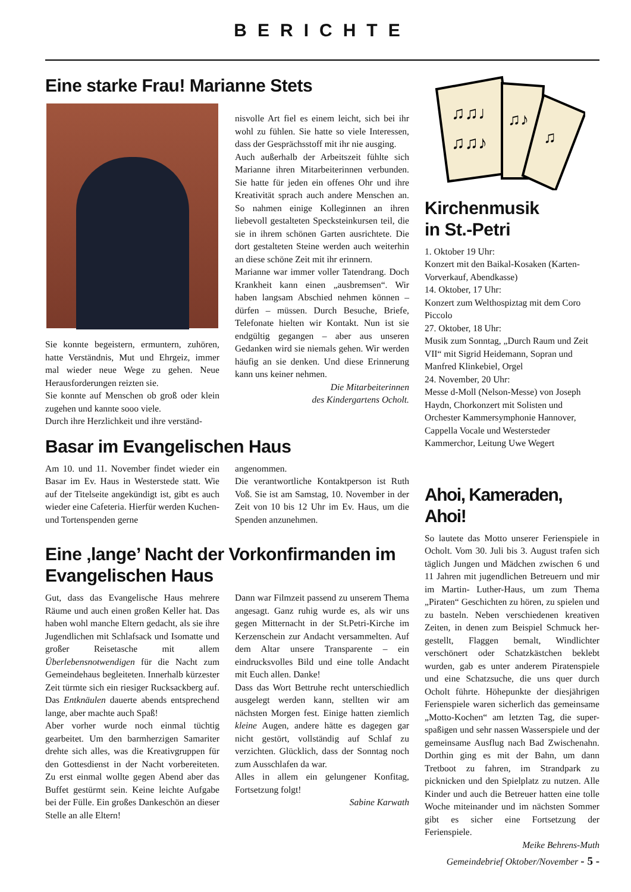BERICHTE
Eine starke Frau! Marianne Stets
Sie konnte begeistern, ermuntern, zuhören, hatte Verständnis, Mut und Ehrgeiz, immer mal wieder neue Wege zu gehen. Neue Herausforderungen reizten sie.
Sie konnte auf Menschen ob groß oder klein zugehen und kannte sooo viele.
Durch ihre Herzlichkeit und ihre verständ-
nisvolle Art fiel es einem leicht, sich bei ihr wohl zu fühlen. Sie hatte so viele Interessen, dass der Gesprächsstoff mit ihr nie ausging.
Auch außerhalb der Arbeitszeit fühlte sich Marianne ihren Mitarbeiterinnen verbunden. Sie hatte für jeden ein offenes Ohr und ihre Kreativität sprach auch andere Menschen an. So nahmen einige Kolleginnen an ihren liebevoll gestalteten Specksteinkursen teil, die sie in ihrem schönen Garten ausrichtete. Die dort gestalteten Steine werden auch weiterhin an diese schöne Zeit mit ihr erinnern.
Marianne war immer voller Tatendrang. Doch Krankheit kann einen „ausbremsen“. Wir haben langsam Abschied nehmen können – dürfen – müssen. Durch Besuche, Briefe, Telefonate hielten wir Kontakt. Nun ist sie endgültig gegangen – aber aus unseren Gedanken wird sie niemals gehen. Wir werden häufig an sie denken. Und diese Erinnerung kann uns keiner nehmen.
Die Mitarbeiterinnen
des Kindergartens Ocholt.
Basar im Evangelischen Haus
Am 10. und 11. November findet wieder ein Basar im Ev. Haus in Westerstede statt. Wie auf der Titelseite angekündigt ist, gibt es auch wieder eine Cafeteria. Hierfür werden Kuchen- und Tortenspenden gerne
angenommen.
Die verantwortliche Kontaktperson ist Ruth Voß. Sie ist am Samstag, 10. November in der Zeit von 10 bis 12 Uhr im Ev. Haus, um die Spenden anzunehmen.
Eine ‚lange’ Nacht der Vorkonfirmanden im Evangelischen Haus
Gut, dass das Evangelische Haus mehrere Räume und auch einen großen Keller hat. Das haben wohl manche Eltern gedacht, als sie ihre Jugendlichen mit Schlafsack und Isomatte und großer Reisetasche mit allem Überlebensnotwendigen für die Nacht zum Gemeindehaus begleiteten. Innerhalb kürzester Zeit türmte sich ein riesiger Rucksackberg auf. Das Entknäulen dauerte abends entsprechend lange, aber machte auch Spaß!
Aber vorher wurde noch einmal tüchtig gearbeitet. Um den barmherzigen Samariter drehte sich alles, was die Kreativgruppen für den Gottesdienst in der Nacht vorbereiteten. Zu erst einmal wollte gegen Abend aber das Buffet gestürmt sein. Keine leichte Aufgabe bei der Fülle. Ein großes Dankeschön an dieser Stelle an alle Eltern!
Dann war Filmzeit passend zu unserem Thema angesagt. Ganz ruhig wurde es, als wir uns gegen Mitternacht in der St.Petri-Kirche im Kerzenschein zur Andacht versammelten. Auf dem Altar unsere Transparente – ein eindrucksvolles Bild und eine tolle Andacht mit Euch allen. Danke!
Dass das Wort Bettruhe recht unterschiedlich ausgelegt werden kann, stellten wir am nächsten Morgen fest. Einige hatten ziemlich kleine Augen, andere hätte es dagegen gar nicht gestört, vollständig auf Schlaf zu verzichten. Glücklich, dass der Sonntag noch zum Ausschlafen da war.
Alles in allem ein gelungener Konfitag, Fortsetzung folgt!
Sabine Karwath
♫♫♩
♫♫♪
♫♪
♫
Kirchenmusik
in St.-Petri
1. Oktober 19 Uhr:
Konzert mit den Baikal-Kosaken (Karten-Vorverkauf, Abendkasse)
14. Oktober, 17 Uhr:
Konzert zum Welthospiztag mit dem Coro Piccolo
27. Oktober, 18 Uhr:
Musik zum Sonntag, „Durch Raum und Zeit VII“ mit Sigrid Heidemann, Sopran und Manfred Klinkebiel, Orgel
24. November, 20 Uhr:
Messe d-Moll (Nelson-Messe) von Joseph Haydn, Chorkonzert mit Solisten und Orchester Kammersymphonie Hannover, Cappella Vocale und Westersteder Kammerchor, Leitung Uwe Wegert
Ahoi, Kameraden, Ahoi!
So lautete das Motto unserer Ferienspiele in Ocholt. Vom 30. Juli bis 3. August trafen sich täglich Jungen und Mädchen zwischen 6 und 11 Jahren mit jugendlichen Betreuern und mir im Martin- Luther-Haus, um zum Thema „Piraten“ Geschichten zu hören, zu spielen und zu basteln. Neben verschiedenen kreativen Zeiten, in denen zum Beispiel Schmuck her-gestellt, Flaggen bemalt, Windlichter verschönert oder Schatzkästchen beklebt wurden, gab es unter anderem Piratenspiele und eine Schatzsuche, die uns quer durch Ocholt führte. Höhepunkte der diesjährigen Ferienspiele waren sicherlich das gemeinsame „Motto-Kochen“ am letzten Tag, die super-spaßigen und sehr nassen Wasserspiele und der gemeinsame Ausflug nach Bad Zwischenahn. Dorthin ging es mit der Bahn, um dann Tretboot zu fahren, im Strandpark zu picknicken und den Spielplatz zu nutzen. Alle Kinder und auch die Betreuer hatten eine tolle Woche miteinander und im nächsten Sommer gibt es sicher eine Fortsetzung der Ferienspiele.
Meike Behrens-Muth
Gemeindebrief Oktober/November - 5 -